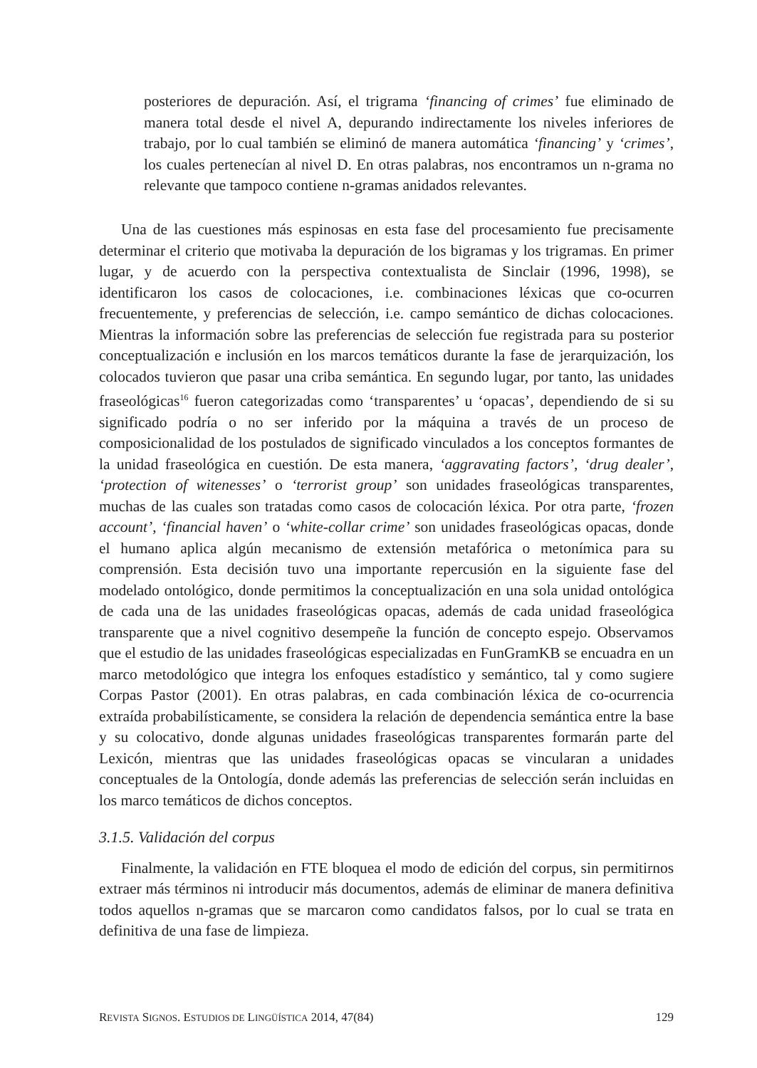posteriores de depuración. Así, el trigrama ‘financing of crimes’ fue eliminado de manera total desde el nivel A, depurando indirectamente los niveles inferiores de trabajo, por lo cual también se eliminó de manera automática ‘financing’ y ‘crimes’, los cuales pertenecían al nivel D. En otras palabras, nos encontramos un n-grama no relevante que tampoco contiene n-gramas anidados relevantes.
Una de las cuestiones más espinosas en esta fase del procesamiento fue precisamente determinar el criterio que motivaba la depuración de los bigramas y los trigramas. En primer lugar, y de acuerdo con la perspectiva contextualista de Sinclair (1996, 1998), se identificaron los casos de colocaciones, i.e. combinaciones léxicas que co-ocurren frecuentemente, y preferencias de selección, i.e. campo semántico de dichas colocaciones. Mientras la información sobre las preferencias de selección fue registrada para su posterior conceptualización e inclusión en los marcos temáticos durante la fase de jerarquización, los colocados tuvieron que pasar una criba semántica. En segundo lugar, por tanto, las unidades fraseológicas<sup>16</sup> fueron categorizadas como ‘transparentes’ u ‘opacas’, dependiendo de si su significado podría o no ser inferido por la máquina a través de un proceso de composicionalidad de los postulados de significado vinculados a los conceptos formantes de la unidad fraseológica en cuestión. De esta manera, ‘aggravating factors’, ‘drug dealer’, ‘protection of witenesses’ o ‘terrorist group’ son unidades fraseológicas transparentes, muchas de las cuales son tratadas como casos de colocación léxica. Por otra parte, ‘frozen account’, ‘financial haven’ o ‘white-collar crime’ son unidades fraseológicas opacas, donde el humano aplica algún mecanismo de extensión metafórica o metonímica para su comprensión. Esta decisión tuvo una importante repercusión en la siguiente fase del modelado ontológico, donde permitimos la conceptualización en una sola unidad ontológica de cada una de las unidades fraseológicas opacas, además de cada unidad fraseológica transparente que a nivel cognitivo desempeñe la función de concepto espejo. Observamos que el estudio de las unidades fraseológicas especializadas en FunGramKB se encuadra en un marco metodológico que integra los enfoques estadístico y semántico, tal y como sugiere Corpas Pastor (2001). En otras palabras, en cada combinación léxica de co-ocurrencia extraída probabilísticamente, se considera la relación de dependencia semántica entre la base y su colocativo, donde algunas unidades fraseológicas transparentes formarán parte del Lexicón, mientras que las unidades fraseológicas opacas se vincularan a unidades conceptuales de la Ontología, donde además las preferencias de selección serán incluidas en los marco temáticos de dichos conceptos.
3.1.5. Validación del corpus
Finalmente, la validación en FTE bloquea el modo de edición del corpus, sin permitirnos extraer más términos ni introducir más documentos, además de eliminar de manera definitiva todos aquellos n-gramas que se marcaron como candidatos falsos, por lo cual se trata en definitiva de una fase de limpieza.
REVISTA SIGNOS. ESTUDIOS DE LINGÜÍSTICA 2014, 47(84) 129